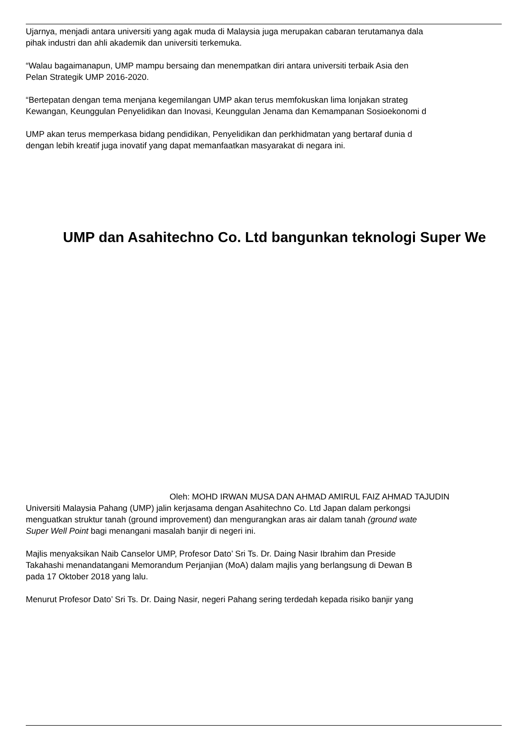Ujarnya, menjadi antara universiti yang agak muda di Malaysia juga merupakan cabaran terutamanya dala
pihak industri dan ahli akademik dan universiti terkemuka.
“Walau bagaimanapun, UMP mampu bersaing dan menempatkan diri antara universiti terbaik Asia den
Pelan Strategik UMP 2016-2020.
“Bertepatan dengan tema menjana kegemilangan UMP akan terus memfokuskan lima lonjakan strateg
Kewangan, Keunggulan Penyelidikan dan Inovasi, Keunggulan Jenama dan Kemampanan Sosioekonomi d
UMP akan terus memperkasa bidang pendidikan, Penyelidikan dan perkhidmatan yang bertaraf dunia d
dengan lebih kreatif juga inovatif yang dapat memanfaatkan masyarakat di negara ini.
UMP dan Asahitechno Co. Ltd bangunkan teknologi Super We
Oleh: MOHD IRWAN MUSA DAN AHMAD AMIRUL FAIZ AHMAD TAJUDIN
Universiti Malaysia Pahang (UMP) jalin kerjasama dengan Asahitechno Co. Ltd Japan dalam perkongsi
menguatkan struktur tanah (ground improvement) dan mengurangkan aras air dalam tanah (ground wate
Super Well Point bagi menangani masalah banjir di negeri ini.
Majlis menyaksikan Naib Canselor UMP, Profesor Dato’ Sri Ts. Dr. Daing Nasir Ibrahim dan Preside
Takahashi menandatangani Memorandum Perjanjian (MoA) dalam majlis yang berlangsung di Dewan B
pada 17 Oktober 2018 yang lalu.
Menurut Profesor Dato’ Sri Ts. Dr. Daing Nasir, negeri Pahang sering terdedah kepada risiko banjir yang